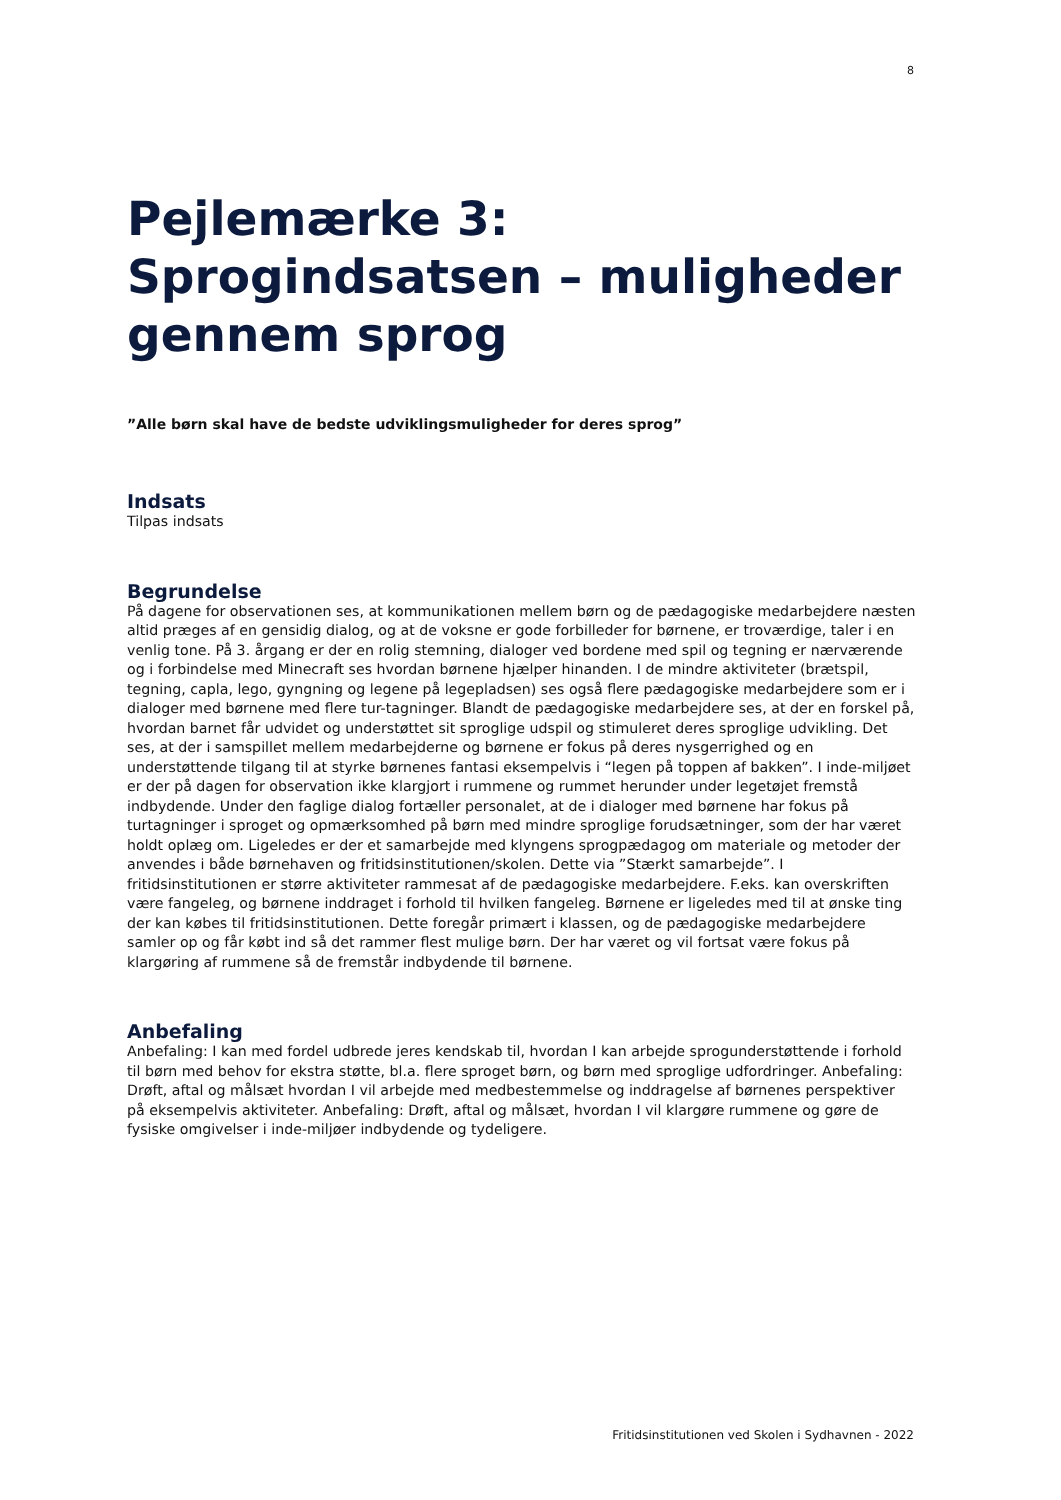8
Pejlemærke 3: Sprogindsatsen – muligheder gennem sprog
”Alle børn skal have de bedste udviklingsmuligheder for deres sprog”
Indsats
Tilpas indsats
Begrundelse
På dagene for observationen ses, at kommunikationen mellem børn og de pædagogiske medarbejdere næsten altid præges af en gensidig dialog, og at de voksne er gode forbilleder for børnene, er troværdige, taler i en venlig tone. På 3. årgang er der en rolig stemning, dialoger ved bordene med spil og tegning er nærværende og i forbindelse med Minecraft ses hvordan børnene hjælper hinanden. I de mindre aktiviteter (brætspil, tegning, capla, lego, gyngning og legene på legepladsen) ses også flere pædagogiske medarbejdere som er i dialoger med børnene med flere tur-tagninger. Blandt de pædagogiske medarbejdere ses, at der en forskel på, hvordan barnet får udvidet og understøttet sit sproglige udspil og stimuleret deres sproglige udvikling. Det ses, at der i samspillet mellem medarbejderne og børnene er fokus på deres nysgerrighed og en understøttende tilgang til at styrke børnenes fantasi eksempelvis i “legen på toppen af bakken”. I inde-miljøet er der på dagen for observation ikke klargjort i rummene og rummet herunder under legetøjet fremstå indbydende. Under den faglige dialog fortæller personalet, at de i dialoger med børnene har fokus på turtagninger i sproget og opmærksomhed på børn med mindre sproglige forudsætninger, som der har været holdt oplæg om. Ligeledes er der et samarbejde med klyngens sprogpædagog om materiale og metoder der anvendes i både børnehaven og fritidsinstitutionen/skolen. Dette via ”Stærkt samarbejde”. I fritidsinstitutionen er større aktiviteter rammesat af de pædagogiske medarbejdere. F.eks. kan overskriften være fangeleg, og børnene inddraget i forhold til hvilken fangeleg. Børnene er ligeledes med til at ønske ting der kan købes til fritidsinstitutionen. Dette foregår primært i klassen, og de pædagogiske medarbejdere samler op og får købt ind så det rammer flest mulige børn. Der har været og vil fortsat være fokus på klargøring af rummene så de fremstår indbydende til børnene.
Anbefaling
Anbefaling: I kan med fordel udbrede jeres kendskab til, hvordan I kan arbejde sprogunderstøttende i forhold til børn med behov for ekstra støtte, bl.a. flere sproget børn, og børn med sproglige udfordringer. Anbefaling: Drøft, aftal og målsæt hvordan I vil arbejde med medbestemmelse og inddragelse af børnenes perspektiver på eksempelvis aktiviteter. Anbefaling: Drøft, aftal og målsæt, hvordan I vil klargøre rummene og gøre de fysiske omgivelser i inde-miljøer indbydende og tydeligere.
Fritidsinstitutionen ved Skolen i Sydhavnen - 2022